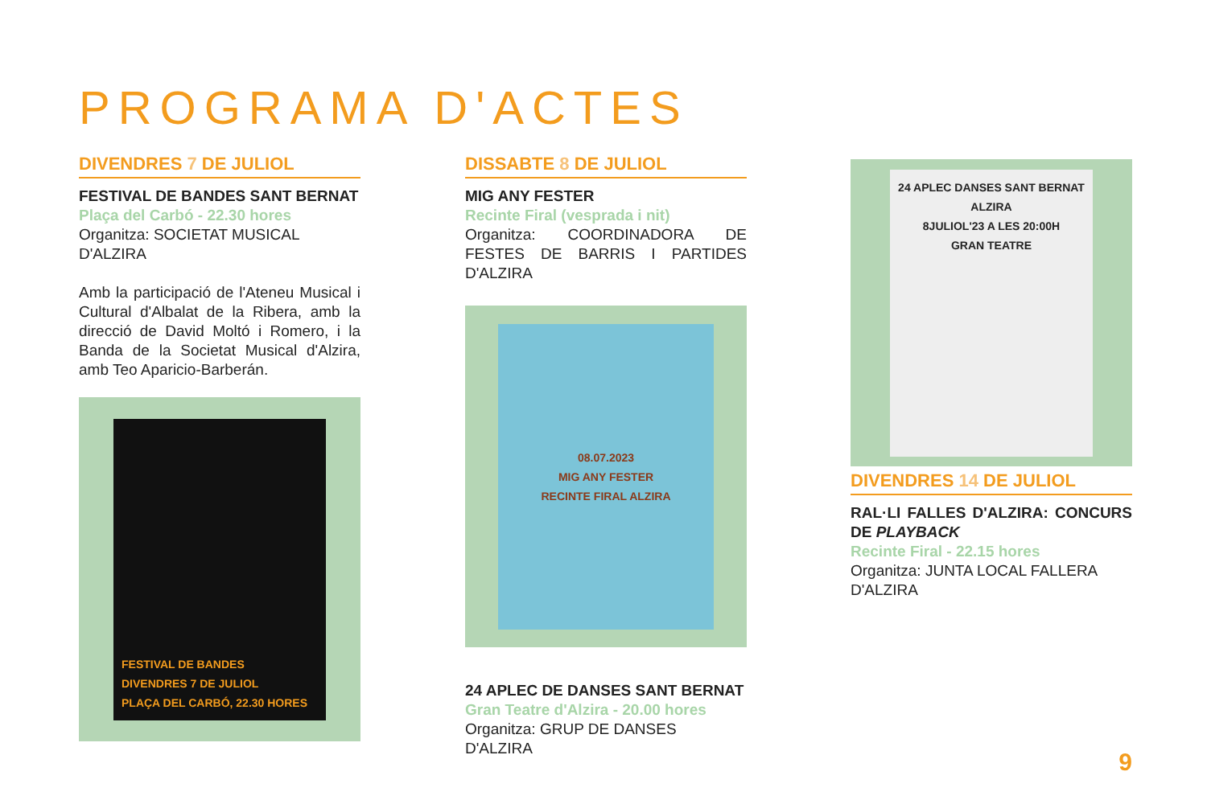PROGRAMA D'ACTES
DIVENDRES 7 DE JULIOL
FESTIVAL DE BANDES SANT BERNAT
Plaça del Carbó - 22.30 hores
Organitza: SOCIETAT MUSICAL D'ALZIRA
Amb la participació de l'Ateneu Musical i Cultural d'Albalat de la Ribera, amb la direcció de David Moltó i Romero, i la Banda de la Societat Musical d'Alzira, amb Teo Aparicio-Barberán.
FESTIVAL DE BANDES
DIVENDRES 7 DE JULIOL
PLAÇA DEL CARBÓ, 22.30 HORES
DISSABTE 8 DE JULIOL
MIG ANY FESTER
Recinte Firal (vesprada i nit)
Organitza: COORDINADORA DE FESTES DE BARRIS I PARTIDES D'ALZIRA
08.07.2023
MIG ANY FESTER
RECINTE FIRAL ALZIRA
24 APLEC DE DANSES SANT BERNAT
Gran Teatre d'Alzira - 20.00 hores
Organitza: GRUP DE DANSES D'ALZIRA
24 APLEC DANSES SANT BERNAT ALZIRA
8JULIOL'23 A LES 20:00H
GRAN TEATRE
DIVENDRES 14 DE JULIOL
RAL·LI FALLES D'ALZIRA: CONCURS DE PLAYBACK
Recinte Firal - 22.15 hores
Organitza: JUNTA LOCAL FALLERA D'ALZIRA
9